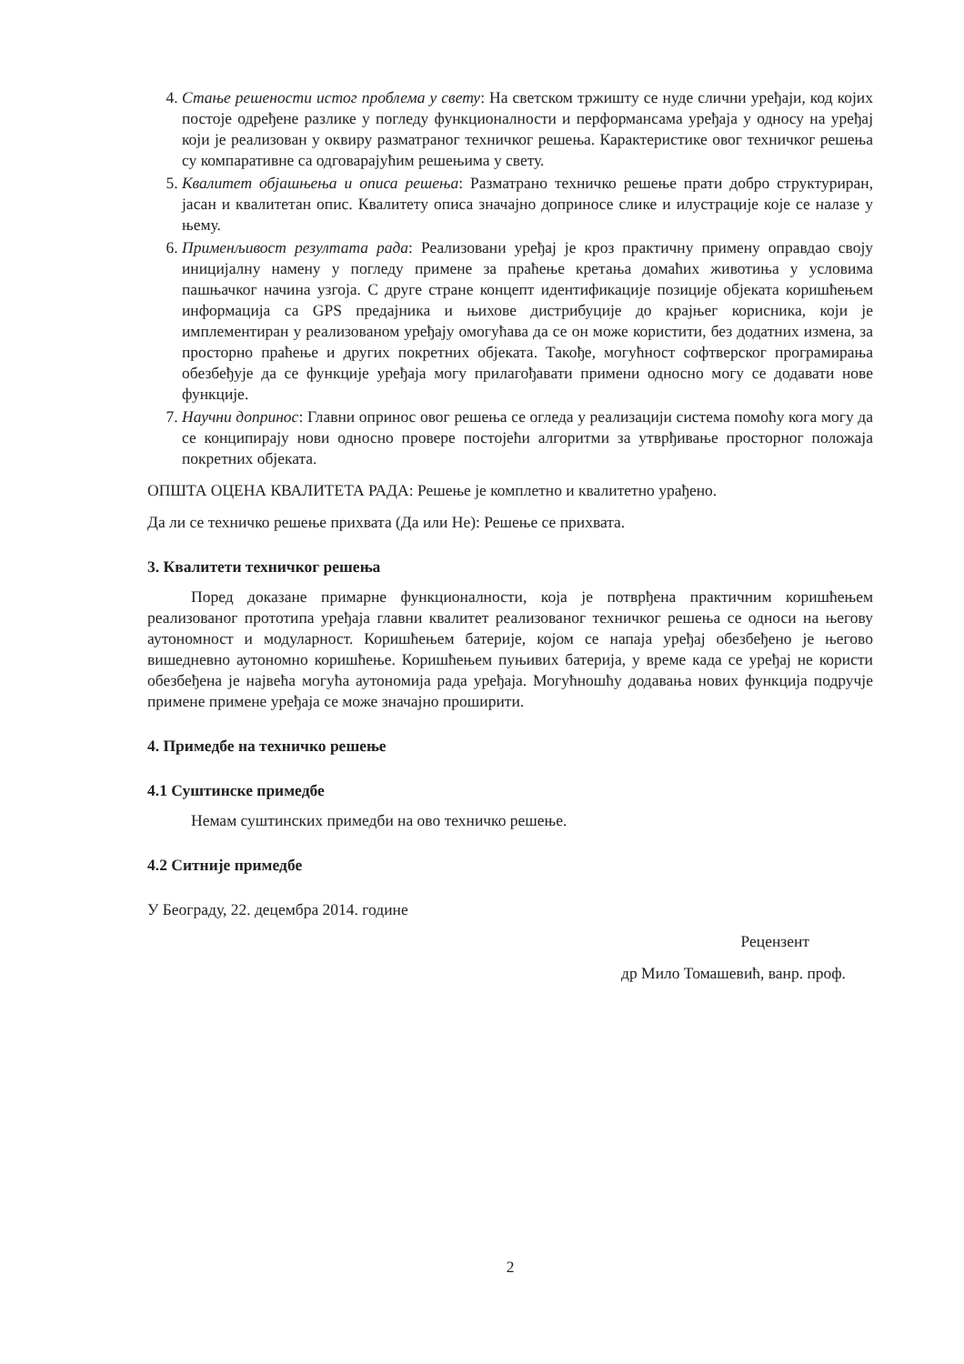4. Стање решености истог проблема у свету: На светском тржишту се нуде слични уређаји, код којих постоје одређене разлике у погледу функционалности и перформансама уређаја у односу на уређај који је реализован у оквиру разматраног техничког решења. Карактеристике овог техничког решења су компаративне са одговарајућим решењима у свету.
5. Квалитет објашњења и описа решења: Разматрано техничко решење прати добро структуриран, јасан и квалитетан опис. Квалитету описа значајно доприносе слике и илустрације које се налазе у њему.
6. Применљивост резултата рада: Реализовани уређај је кроз практичну примену оправдао своју иницијалну намену у погледу примене за праћење кретања домаћих животиња у условима пашњачког начина узгоја. С друге стране концепт идентификације позиције објеката коришћењем информација са GPS предајника и њихове дистрибуције до крајњег корисника, који је имплементиран у реализованом уређају омогућава да се он може користити, без додатних измена, за просторно праћење и других покретних објеката. Такође, могућност софтверског програмирања обезбеђује да се функције уређаја могу прилагођавати примени односно могу се додавати нове функције.
7. Научни допринос: Главни опринос овог решења се огледа у реализацији система помоћу кога могу да се конципирају нови односно провере постојећи алгоритми за утврђивање просторног положаја покретних објеката.
ОПШТА ОЦЕНА КВАЛИТЕТА РАДА: Решење је комплетно и квалитетно урађено.
Да ли се техничко решење прихвата (Да или Не): Решење се прихвата.
3. Квалитети техничког решења
Поред доказане примарне функционалности, која је потврђена практичним коришћењем реализованог прототипа уређаја главни квалитет реализованог техничког решења се односи на његову аутономност и модуларност. Коришћењем батерије, којом се напаја уређај обезбеђено је његово вишедневно аутономно коришћење. Коришћењем пуњивих батерија, у време када се уређај не користи обезбеђена је највећа могућа аутономија рада уређаја. Могућношћу додавања нових функција подручје примене примене уређаја се може значајно проширити.
4. Примедбе на техничко решење
4.1 Суштинске примедбе
Немам суштинских примедби на ово техничко решење.
4.2 Ситније примедбе
У Београду, 22. децембра 2014. године
Рецензент
др Мило Томашевић, ванр. проф.
2